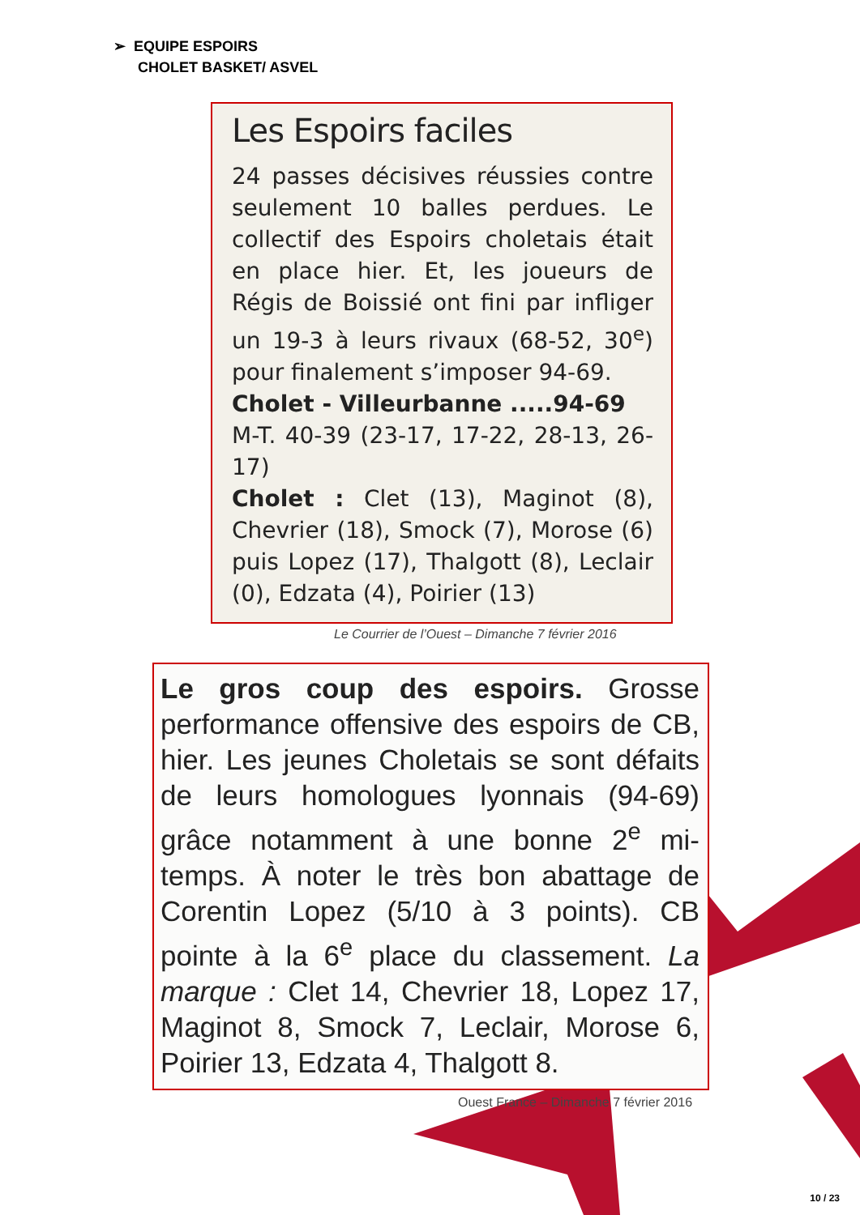➢ EQUIPE ESPOIRS
CHOLET BASKET/ ASVEL
Les Espoirs faciles
24 passes décisives réussies contre seulement 10 balles perdues. Le collectif des Espoirs choletais était en place hier. Et, les joueurs de Régis de Boissié ont fini par infliger un 19-3 à leurs rivaux (68-52, 30<sup>e</sup>) pour finalement s’imposer 94-69.
Cholet - Villeurbanne .....94-69
M-T. 40-39 (23-17, 17-22, 28-13, 26-17)
Cholet : Clet (13), Maginot (8), Chevrier (18), Smock (7), Morose (6) puis Lopez (17), Thalgott (8), Leclair (0), Edzata (4), Poirier (13)
Le Courrier de l’Ouest – Dimanche 7 février 2016
Le gros coup des espoirs. Grosse performance offensive des espoirs de CB, hier. Les jeunes Choletais se sont défaits de leurs homologues lyonnais (94-69) grâce notamment à une bonne 2<sup>e</sup> mi-temps. À noter le très bon abattage de Corentin Lopez (5/10 à 3 points). CB pointe à la 6<sup>e</sup> place du classement. La marque : Clet 14, Chevrier 18, Lopez 17, Maginot 8, Smock 7, Leclair, Morose 6, Poirier 13, Edzata 4, Thalgott 8.
Ouest France – Dimanche 7 février 2016
10 / 23